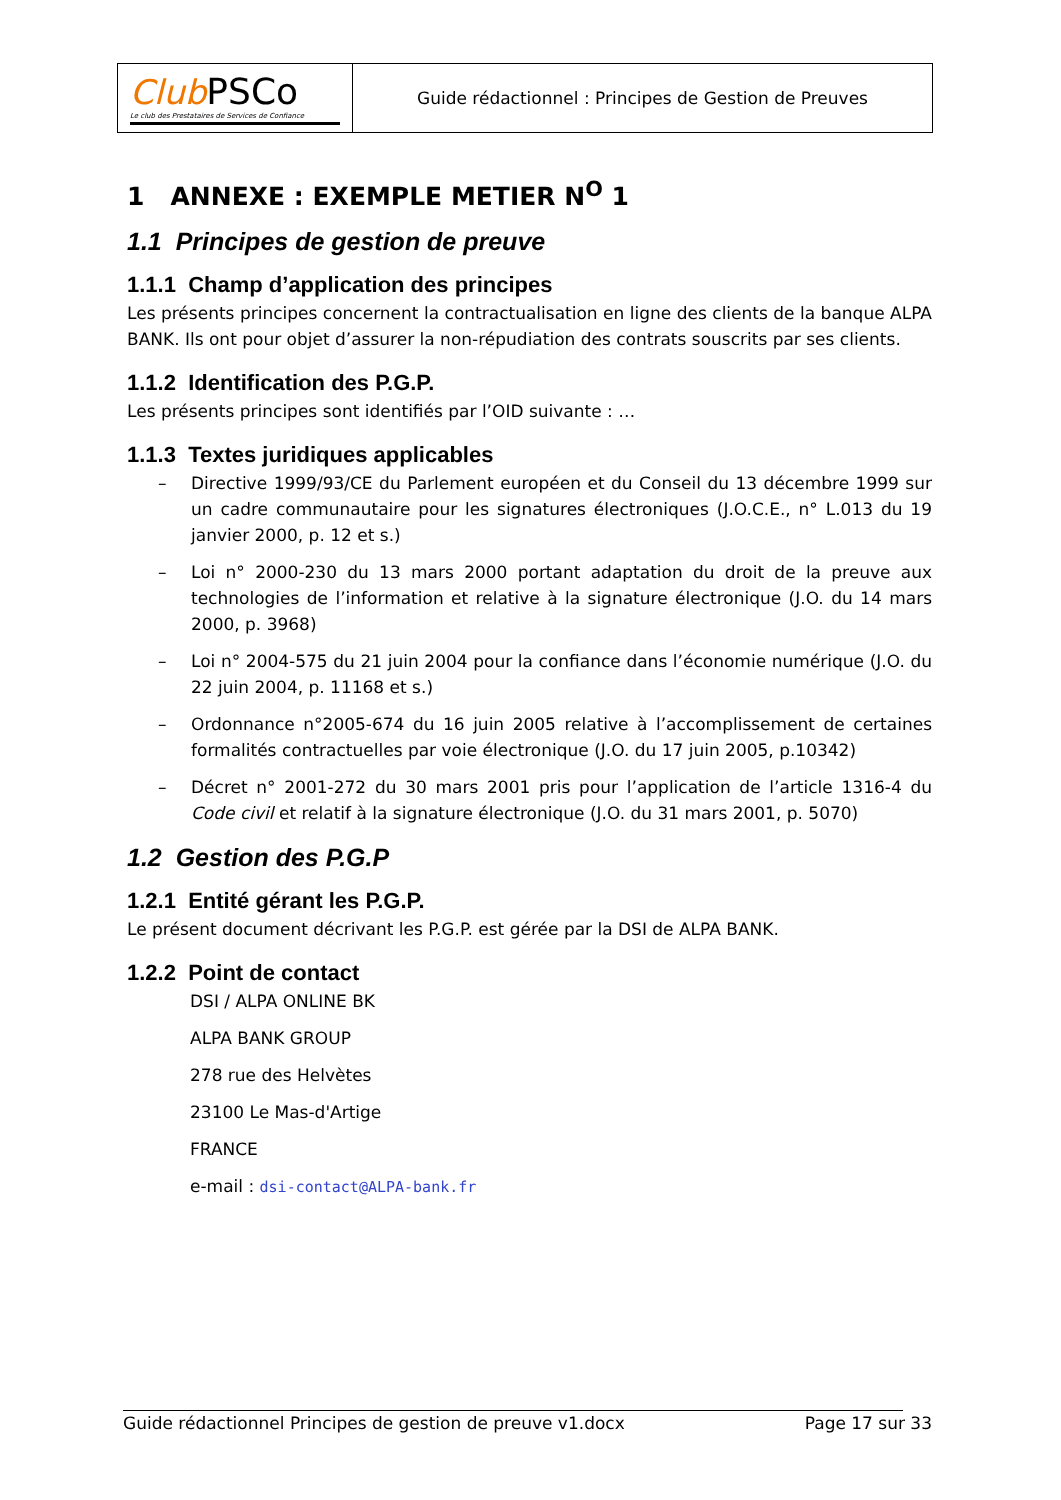| Club PSCo Le club des Prestataires de Services de Confiance | Guide rédactionnel : Principes de Gestion de Preuves |
1 ANNEXE : EXEMPLE METIER N<sup>O</sup> 1
1.1 Principes de gestion de preuve
1.1.1 Champ d’application des principes
Les présents principes concernent la contractualisation en ligne des clients de la banque ALPA BANK. Ils ont pour objet d’assurer la non-répudiation des contrats souscrits par ses clients.
1.1.2 Identification des P.G.P.
Les présents principes sont identifiés par l’OID suivante : …
1.1.3 Textes juridiques applicables
– Directive 1999/93/CE du Parlement européen et du Conseil du 13 décembre 1999 sur un cadre communautaire pour les signatures électroniques (J.O.C.E., n° L.013 du 19 janvier 2000, p. 12 et s.)
– Loi n° 2000-230 du 13 mars 2000 portant adaptation du droit de la preuve aux technologies de l’information et relative à la signature électronique (J.O. du 14 mars 2000, p. 3968)
– Loi n° 2004-575 du 21 juin 2004 pour la confiance dans l’économie numérique (J.O. du 22 juin 2004, p. 11168 et s.)
– Ordonnance n°2005-674 du 16 juin 2005 relative à l’accomplissement de certaines formalités contractuelles par voie électronique (J.O. du 17 juin 2005, p.10342)
– Décret n° 2001-272 du 30 mars 2001 pris pour l’application de l’article 1316-4 du Code civil et relatif à la signature électronique (J.O. du 31 mars 2001, p. 5070)
1.2 Gestion des P.G.P
1.2.1 Entité gérant les P.G.P.
Le présent document décrivant les P.G.P. est gérée par la DSI de ALPA BANK.
1.2.2 Point de contact
DSI / ALPA ONLINE BK
ALPA BANK GROUP
278 rue des Helvètes
23100 Le Mas-d'Artige
FRANCE
e-mail : dsi-contact@ALPA-bank.fr
Guide rédactionnel Principes de gestion de preuve v1.docx Page 17 sur 33